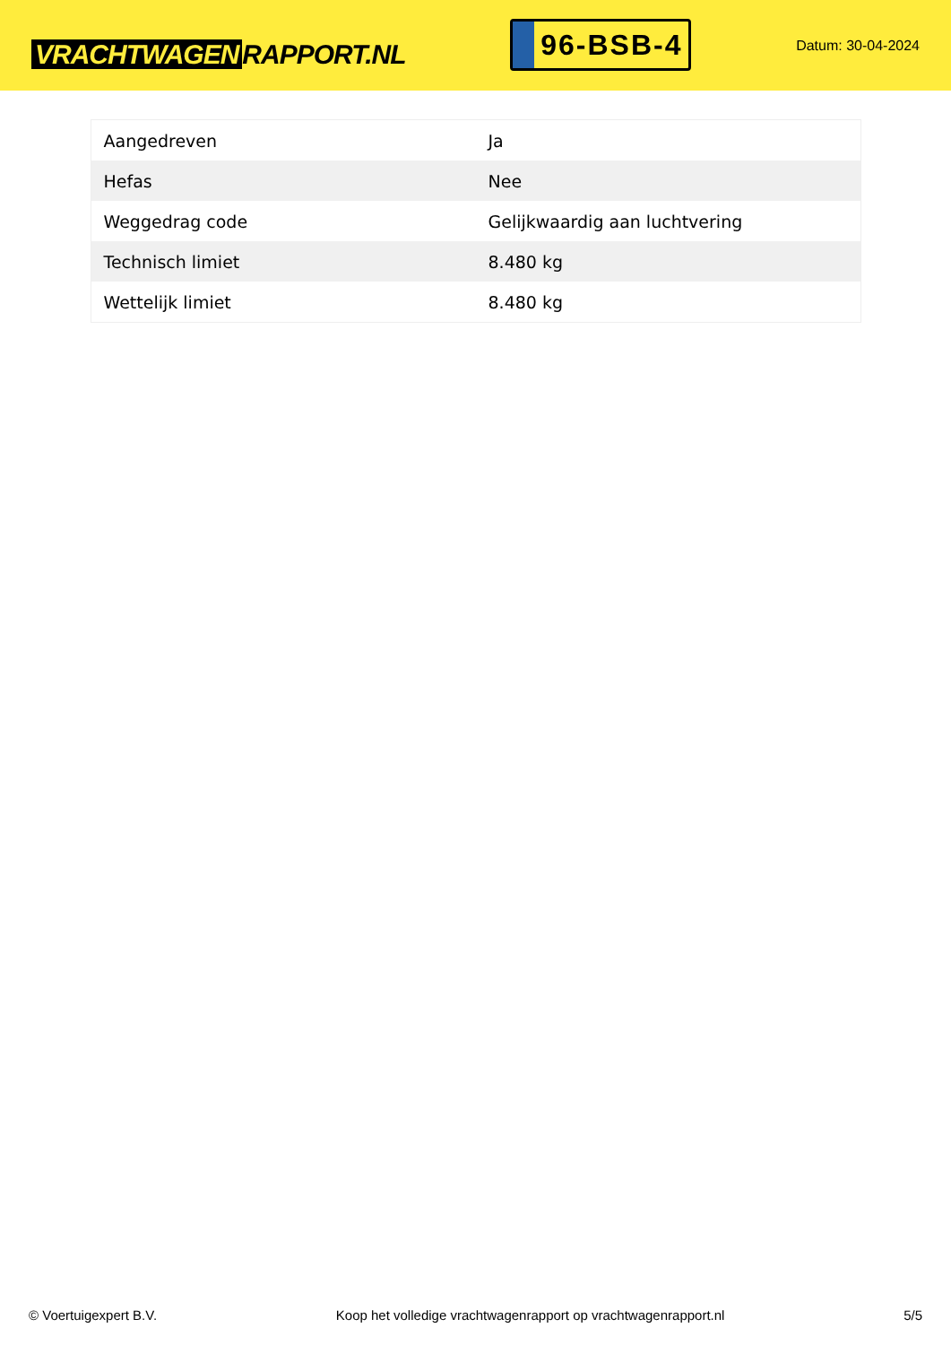VRACHTWAGEN RAPPORT.NL
96-BSB-4
Datum: 30-04-2024
| Aangedreven | Ja |
| Hefas | Nee |
| Weggedrag code | Gelijkwaardig aan luchtvering |
| Technisch limiet | 8.480 kg |
| Wettelijk limiet | 8.480 kg |
© Voertuigexpert B.V. Koop het volledige vrachtwagenrapport op vrachtwagenrapport.nl 5/5